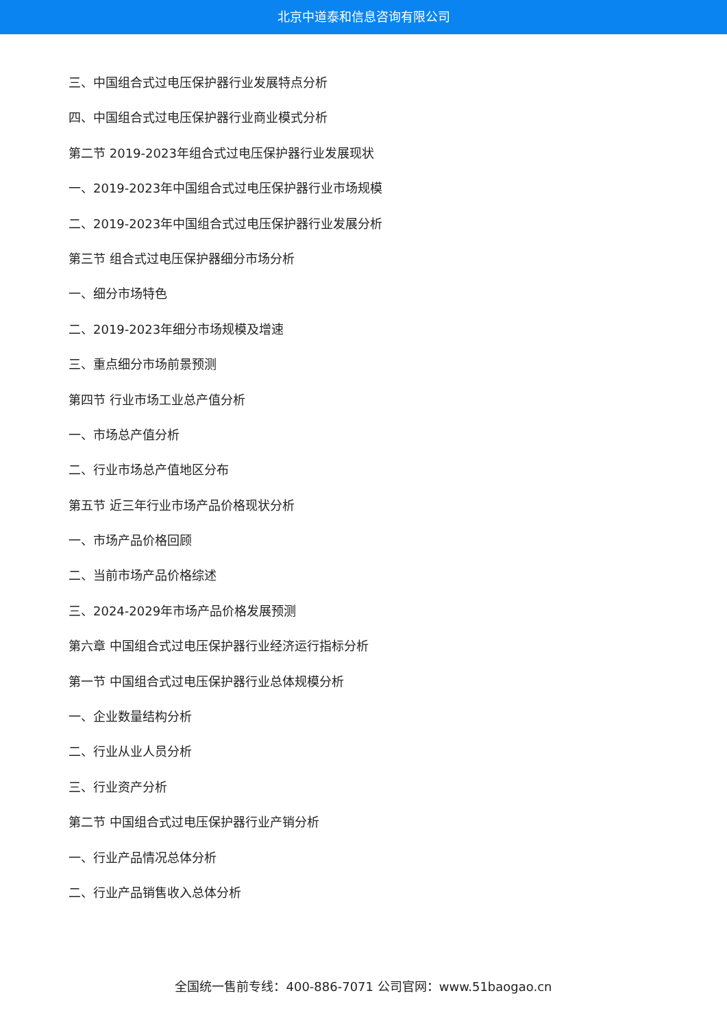北京中道泰和信息咨询有限公司
三、中国组合式过电压保护器行业发展特点分析
四、中国组合式过电压保护器行业商业模式分析
第二节 2019-2023年组合式过电压保护器行业发展现状
一、2019-2023年中国组合式过电压保护器行业市场规模
二、2019-2023年中国组合式过电压保护器行业发展分析
第三节 组合式过电压保护器细分市场分析
一、细分市场特色
二、2019-2023年细分市场规模及增速
三、重点细分市场前景预测
第四节 行业市场工业总产值分析
一、市场总产值分析
二、行业市场总产值地区分布
第五节 近三年行业市场产品价格现状分析
一、市场产品价格回顾
二、当前市场产品价格综述
三、2024-2029年市场产品价格发展预测
第六章 中国组合式过电压保护器行业经济运行指标分析
第一节 中国组合式过电压保护器行业总体规模分析
一、企业数量结构分析
二、行业从业人员分析
三、行业资产分析
第二节 中国组合式过电压保护器行业产销分析
一、行业产品情况总体分析
二、行业产品销售收入总体分析
全国统一售前专线：400-886-7071 公司官网：www.51baogao.cn